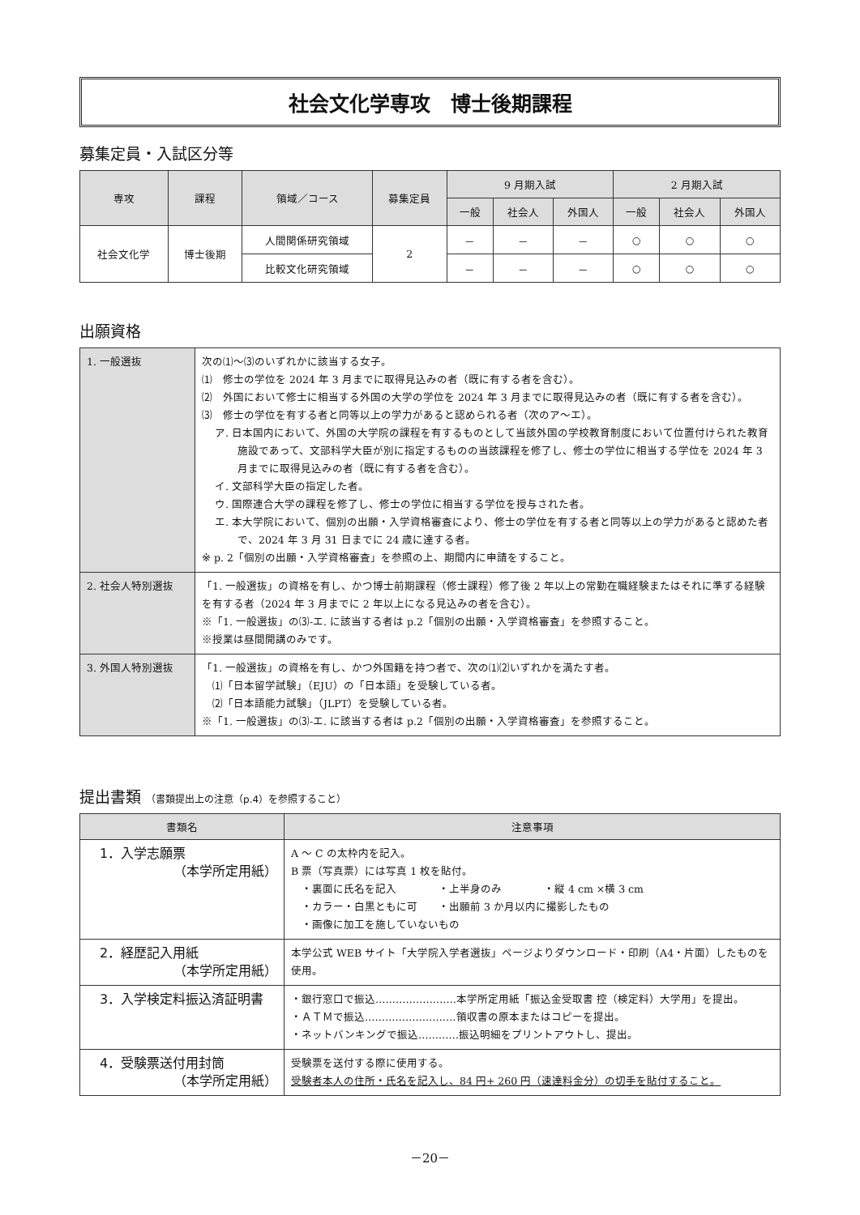社会文化学専攻　博士後期課程
募集定員・入試区分等
| 専攻 | 課程 | 領域／コース | 募集定員 | 9 月期入試 | | | 2 月期入試 | | |
| --- | --- | --- | --- | --- | --- | --- | --- | --- | --- |
| | | | | 一般 | 社会人 | 外国人 | 一般 | 社会人 | 外国人 |
| 社会文化学 | 博士後期 | 人間関係研究領域 | 2 | － | － | － | ○ | ○ | ○ |
| | | 比較文化研究領域 | | － | － | － | ○ | ○ | ○ |
出願資格
| 1. 一般選抜 | 次の⑴～⑶のいずれかに該当する女子。 ⑴ 修士の学位を 2024 年 3 月までに取得見込みの者（既に有する者を含む）。 ⑵ 外国において修士に相当する外国の大学の学位を 2024 年 3 月までに取得見込みの者（既に有する者を含む）。 ⑶ 修士の学位を有する者と同等以上の学力があると認められる者（次のア～エ）。 ア. 日本国内において、外国の大学院の課程を有するものとして当該外国の学校教育制度において位置付けられた教育施設であって、文部科学大臣が別に指定するものの当該課程を修了し、修士の学位に相当する学位を 2024 年 3 月までに取得見込みの者（既に有する者を含む）。 イ. 文部科学大臣の指定した者。 ウ. 国際連合大学の課程を修了し、修士の学位に相当する学位を授与された者。 エ. 本大学院において、個別の出願・入学資格審査により、修士の学位を有する者と同等以上の学力があると認めた者で、2024 年 3 月 31 日までに 24 歳に達する者。 ※ p. 2「個別の出願・入学資格審査」を参照の上、期間内に申請をすること。 |
| 2. 社会人特別選抜 | 「1. 一般選抜」の資格を有し、かつ博士前期課程（修士課程）修了後 2 年以上の常勤在職経験またはそれに準ずる経験を有する者（2024 年 3 月までに 2 年以上になる見込みの者を含む）。 ※「1. 一般選抜」の⑶-エ. に該当する者は p.2「個別の出願・入学資格審査」を参照すること。 ※授業は昼間開講のみです。 |
| 3. 外国人特別選抜 | 「1. 一般選抜」の資格を有し、かつ外国籍を持つ者で、次の⑴⑵いずれかを満たす者。 ⑴「日本留学試験」（EJU）の「日本語」を受験している者。 ⑵「日本語能力試験」（JLPT）を受験している者。 ※「1. 一般選抜」の⑶-エ. に該当する者は p.2「個別の出願・入学資格審査」を参照すること。 |
提出書類 （書類提出上の注意（p.4）を参照すること）
| 書類名 | 注意事項 |
| --- | --- |
| 1．入学志願票 （本学所定用紙） | A ～ C の太枠内を記入。 B 票（写真票）には写真 1 枚を貼付。 ・裏面に氏名を記入 ・上半身のみ ・縦 4 cm ×横 3 cm ・カラー・白黒ともに可 ・出願前 3 か月以内に撮影したもの ・画像に加工を施していないもの |
| 2．経歴記入用紙 （本学所定用紙） | 本学公式 WEB サイト「大学院入学者選抜」ページよりダウンロード・印刷（A4・片面）したものを使用。 |
| 3．入学検定料振込済証明書 | ・銀行窓口で振込……………………本学所定用紙「振込金受取書 控（検定料）大学用」を提出。 ・ＡＴＭで振込………………………領収書の原本またはコピーを提出。 ・ネットバンキングで振込…………振込明細をプリントアウトし、提出。 |
| 4．受験票送付用封筒 （本学所定用紙） | 受験票を送付する際に使用する。 受験者本人の住所・氏名を記入し、84 円+ 260 円（速達料金分）の切手を貼付すること。 |
－20－